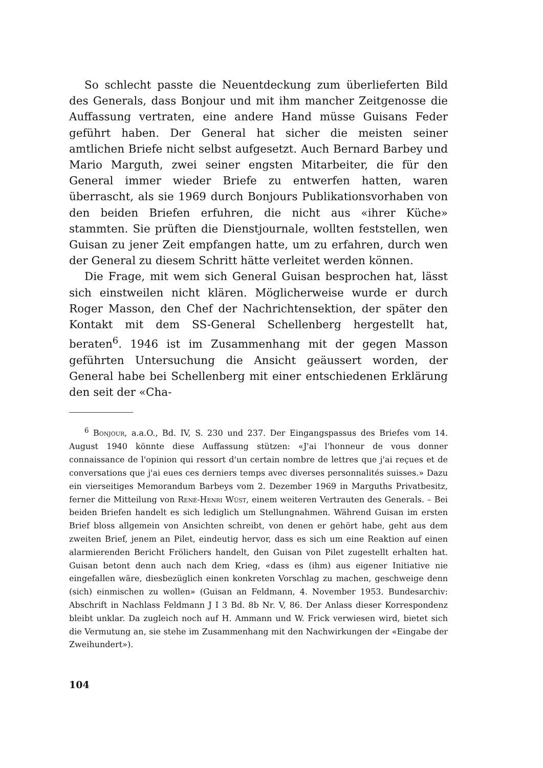So schlecht passte die Neuentdeckung zum überlieferten Bild des Generals, dass Bonjour und mit ihm mancher Zeitgenosse die Auffassung vertraten, eine andere Hand müsse Guisans Feder geführt haben. Der General hat sicher die meisten seiner amtlichen Briefe nicht selbst aufgesetzt. Auch Bernard Barbey und Mario Marguth, zwei seiner engsten Mitarbeiter, die für den General immer wieder Briefe zu entwerfen hatten, waren überrascht, als sie 1969 durch Bonjours Publikationsvorhaben von den beiden Briefen erfuhren, die nicht aus «ihrer Küche» stammten. Sie prüften die Dienstjournale, wollten feststellen, wen Guisan zu jener Zeit empfangen hatte, um zu erfahren, durch wen der General zu diesem Schritt hätte verleitet werden können.
Die Frage, mit wem sich General Guisan besprochen hat, lässt sich einstweilen nicht klären. Möglicherweise wurde er durch Roger Masson, den Chef der Nachrichtensektion, der später den Kontakt mit dem SS-General Schellenberg hergestellt hat, beraten<sup>6</sup>. 1946 ist im Zusammenhang mit der gegen Masson geführten Untersuchung die Ansicht geäussert worden, der General habe bei Schellenberg mit einer entschiedenen Erklärung den seit der «Cha-
<sup>6</sup> Bonjour, a.a.O., Bd. IV, S. 230 und 237. Der Eingangspassus des Briefes vom 14. August 1940 könnte diese Auffassung stützen: «J'ai l'honneur de vous donner connaissance de l'opinion qui ressort d'un certain nombre de lettres que j'ai reçues et de conversations que j'ai eues ces derniers temps avec diverses personnalités suisses.» Dazu ein vierseitiges Memorandum Barbeys vom 2. Dezember 1969 in Marguths Privatbesitz, ferner die Mitteilung von René-Henri Wüst, einem weiteren Vertrauten des Generals. – Bei beiden Briefen handelt es sich lediglich um Stellungnahmen. Während Guisan im ersten Brief bloss allgemein von Ansichten schreibt, von denen er gehört habe, geht aus dem zweiten Brief, jenem an Pilet, eindeutig hervor, dass es sich um eine Reaktion auf einen alarmierenden Bericht Frölichers handelt, den Guisan von Pilet zugestellt erhalten hat. Guisan betont denn auch nach dem Krieg, «dass es (ihm) aus eigener Initiative nie eingefallen wäre, diesbezüglich einen konkreten Vorschlag zu machen, geschweige denn (sich) einmischen zu wollen» (Guisan an Feldmann, 4. November 1953. Bundesarchiv: Abschrift in Nachlass Feldmann J I 3 Bd. 8b Nr. V, 86. Der Anlass dieser Korrespondenz bleibt unklar. Da zugleich noch auf H. Ammann und W. Frick verwiesen wird, bietet sich die Vermutung an, sie stehe im Zusammenhang mit den Nachwirkungen der «Eingabe der Zweihundert»).
104